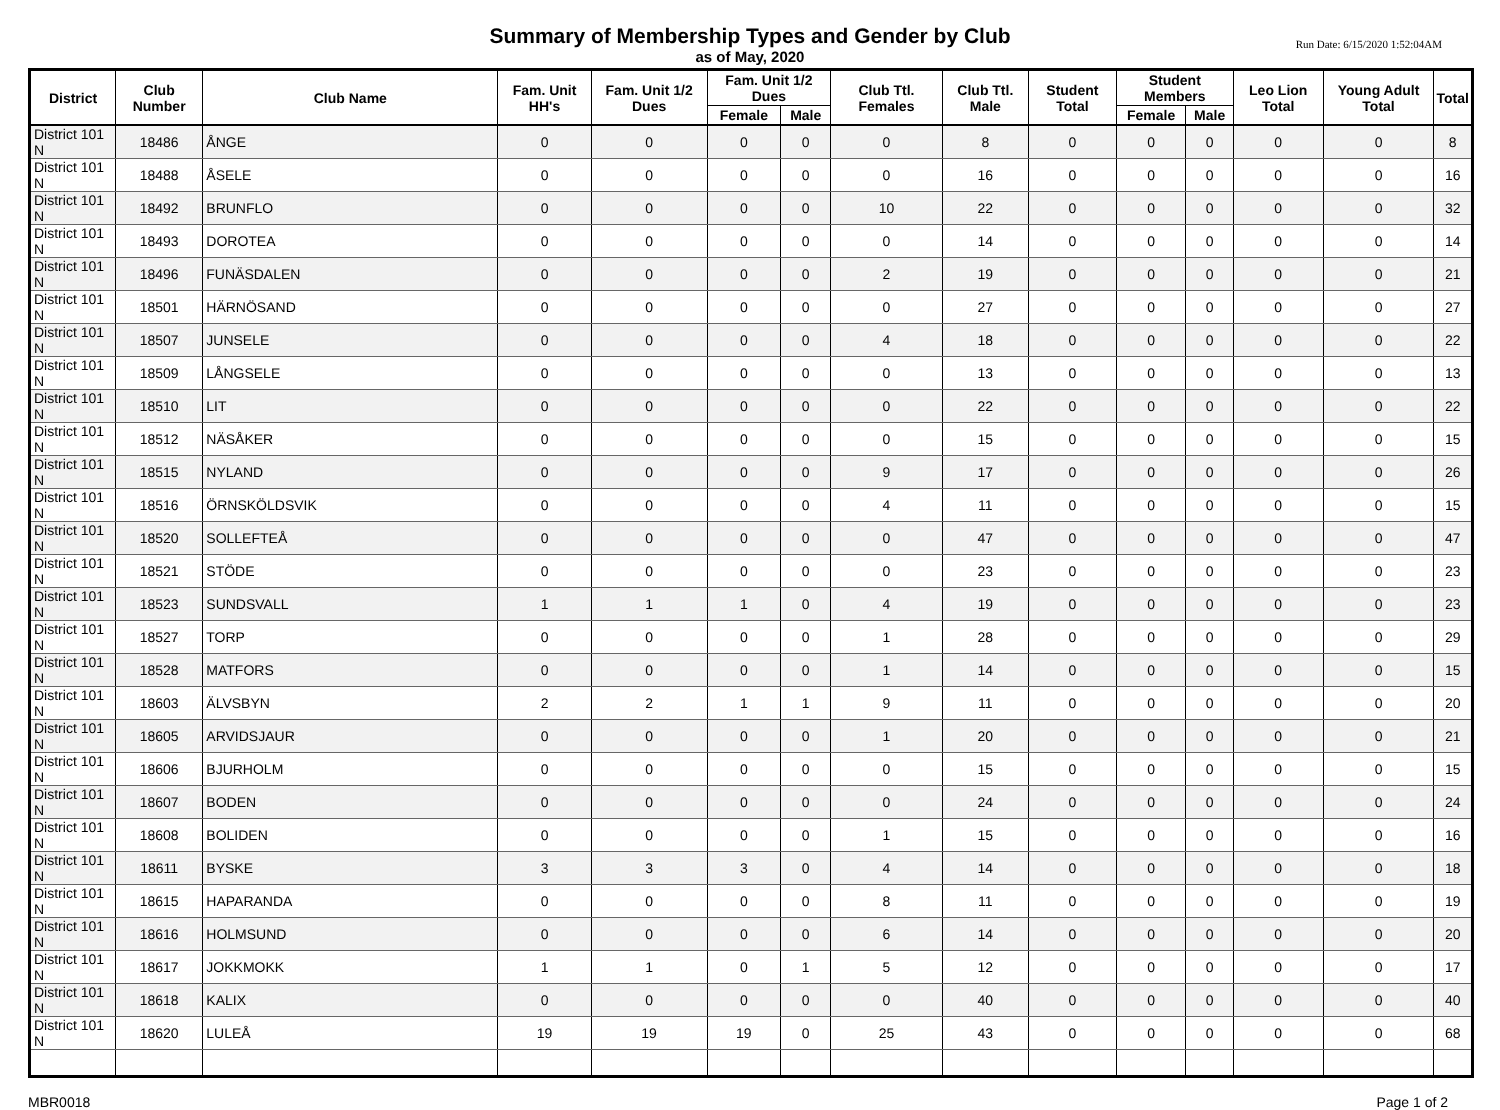Summary of Membership Types and Gender by Club
as of May, 2020
Run Date: 6/15/2020 1:52:04AM
| District | Club Number | Club Name | Fam. Unit HH's | Fam. Unit 1/2 Dues | Fam. Unit 1/2 Dues | | Club Ttl. Females | Club Ttl. Male | Student Total | Student Members | | Leo Lion Total | Young Adult Total | Total |
| --- | --- | --- | --- | --- | --- | --- | --- | --- | --- | --- | --- | --- | --- | --- |
| | | | | | Female | Male | | | | Female | Male | | | |
| District 101 N | 18486 | ÅNGE | 0 | 0 | 0 | 0 | 0 | 8 | 0 | 0 | 0 | 0 | 0 | 8 |
| District 101 N | 18488 | ÅSELE | 0 | 0 | 0 | 0 | 0 | 16 | 0 | 0 | 0 | 0 | 0 | 16 |
| District 101 N | 18492 | BRUNFLO | 0 | 0 | 0 | 0 | 10 | 22 | 0 | 0 | 0 | 0 | 0 | 32 |
| District 101 N | 18493 | DOROTEA | 0 | 0 | 0 | 0 | 0 | 14 | 0 | 0 | 0 | 0 | 0 | 14 |
| District 101 N | 18496 | FUNÄSDALEN | 0 | 0 | 0 | 0 | 2 | 19 | 0 | 0 | 0 | 0 | 0 | 21 |
| District 101 N | 18501 | HÄRNÖSAND | 0 | 0 | 0 | 0 | 0 | 27 | 0 | 0 | 0 | 0 | 0 | 27 |
| District 101 N | 18507 | JUNSELE | 0 | 0 | 0 | 0 | 4 | 18 | 0 | 0 | 0 | 0 | 0 | 22 |
| District 101 N | 18509 | LÅNGSELE | 0 | 0 | 0 | 0 | 0 | 13 | 0 | 0 | 0 | 0 | 0 | 13 |
| District 101 N | 18510 | LIT | 0 | 0 | 0 | 0 | 0 | 22 | 0 | 0 | 0 | 0 | 0 | 22 |
| District 101 N | 18512 | NÄSÅKER | 0 | 0 | 0 | 0 | 0 | 15 | 0 | 0 | 0 | 0 | 0 | 15 |
| District 101 N | 18515 | NYLAND | 0 | 0 | 0 | 0 | 9 | 17 | 0 | 0 | 0 | 0 | 0 | 26 |
| District 101 N | 18516 | ÖRNSKÖLDSVIK | 0 | 0 | 0 | 0 | 4 | 11 | 0 | 0 | 0 | 0 | 0 | 15 |
| District 101 N | 18520 | SOLLEFTEÅ | 0 | 0 | 0 | 0 | 0 | 47 | 0 | 0 | 0 | 0 | 0 | 47 |
| District 101 N | 18521 | STÖDE | 0 | 0 | 0 | 0 | 0 | 23 | 0 | 0 | 0 | 0 | 0 | 23 |
| District 101 N | 18523 | SUNDSVALL | 1 | 1 | 1 | 0 | 4 | 19 | 0 | 0 | 0 | 0 | 0 | 23 |
| District 101 N | 18527 | TORP | 0 | 0 | 0 | 0 | 1 | 28 | 0 | 0 | 0 | 0 | 0 | 29 |
| District 101 N | 18528 | MATFORS | 0 | 0 | 0 | 0 | 1 | 14 | 0 | 0 | 0 | 0 | 0 | 15 |
| District 101 N | 18603 | ÄLVSBYN | 2 | 2 | 1 | 1 | 9 | 11 | 0 | 0 | 0 | 0 | 0 | 20 |
| District 101 N | 18605 | ARVIDSJAUR | 0 | 0 | 0 | 0 | 1 | 20 | 0 | 0 | 0 | 0 | 0 | 21 |
| District 101 N | 18606 | BJURHOLM | 0 | 0 | 0 | 0 | 0 | 15 | 0 | 0 | 0 | 0 | 0 | 15 |
| District 101 N | 18607 | BODEN | 0 | 0 | 0 | 0 | 0 | 24 | 0 | 0 | 0 | 0 | 0 | 24 |
| District 101 N | 18608 | BOLIDEN | 0 | 0 | 0 | 0 | 1 | 15 | 0 | 0 | 0 | 0 | 0 | 16 |
| District 101 N | 18611 | BYSKE | 3 | 3 | 3 | 0 | 4 | 14 | 0 | 0 | 0 | 0 | 0 | 18 |
| District 101 N | 18615 | HAPARANDA | 0 | 0 | 0 | 0 | 8 | 11 | 0 | 0 | 0 | 0 | 0 | 19 |
| District 101 N | 18616 | HOLMSUND | 0 | 0 | 0 | 0 | 6 | 14 | 0 | 0 | 0 | 0 | 0 | 20 |
| District 101 N | 18617 | JOKKMOKK | 1 | 1 | 0 | 1 | 5 | 12 | 0 | 0 | 0 | 0 | 0 | 17 |
| District 101 N | 18618 | KALIX | 0 | 0 | 0 | 0 | 0 | 40 | 0 | 0 | 0 | 0 | 0 | 40 |
| District 101 N | 18620 | LULEÅ | 19 | 19 | 19 | 0 | 25 | 43 | 0 | 0 | 0 | 0 | 0 | 68 |
MBR0018 Page 1 of 2